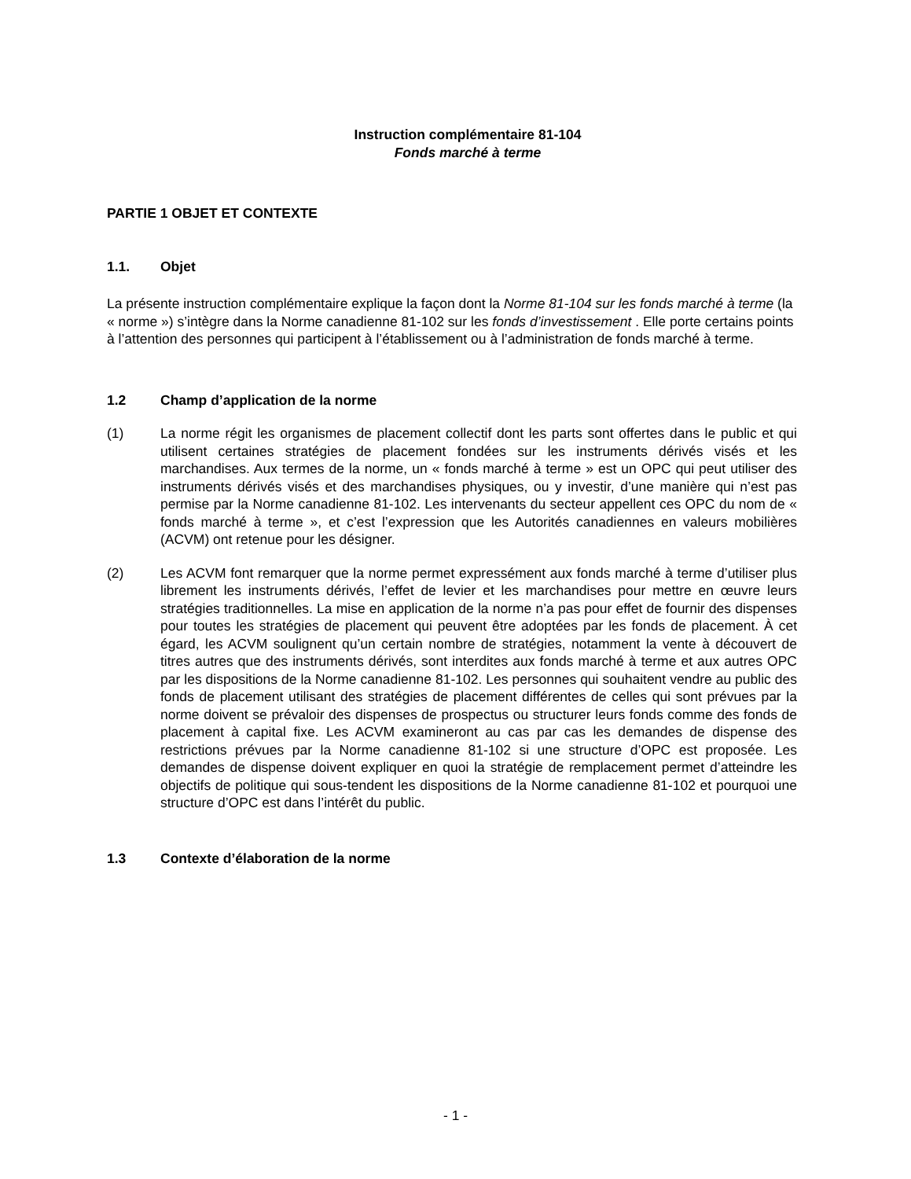Instruction complémentaire 81-104
Fonds marché à terme
PARTIE 1 OBJET ET CONTEXTE
1.1. Objet
La présente instruction complémentaire explique la façon dont la Norme 81-104 sur les fonds marché à terme (la « norme ») s’intègre dans la Norme canadienne 81-102 sur les fonds d’investissement . Elle porte certains points à l’attention des personnes qui participent à l’établissement ou à l’administration de fonds marché à terme.
1.2 Champ d’application de la norme
(1) La norme régit les organismes de placement collectif dont les parts sont offertes dans le public et qui utilisent certaines stratégies de placement fondées sur les instruments dérivés visés et les marchandises. Aux termes de la norme, un « fonds marché à terme » est un OPC qui peut utiliser des instruments dérivés visés et des marchandises physiques, ou y investir, d’une manière qui n’est pas permise par la Norme canadienne 81-102. Les intervenants du secteur appellent ces OPC du nom de « fonds marché à terme », et c’est l’expression que les Autorités canadiennes en valeurs mobilières (ACVM) ont retenue pour les désigner.
(2) Les ACVM font remarquer que la norme permet expressément aux fonds marché à terme d’utiliser plus librement les instruments dérivés, l’effet de levier et les marchandises pour mettre en œuvre leurs stratégies traditionnelles. La mise en application de la norme n’a pas pour effet de fournir des dispenses pour toutes les stratégies de placement qui peuvent être adoptées par les fonds de placement. À cet égard, les ACVM soulignent qu’un certain nombre de stratégies, notamment la vente à découvert de titres autres que des instruments dérivés, sont interdites aux fonds marché à terme et aux autres OPC par les dispositions de la Norme canadienne 81-102. Les personnes qui souhaitent vendre au public des fonds de placement utilisant des stratégies de placement différentes de celles qui sont prévues par la norme doivent se prévaloir des dispenses de prospectus ou structurer leurs fonds comme des fonds de placement à capital fixe. Les ACVM examineront au cas par cas les demandes de dispense des restrictions prévues par la Norme canadienne 81-102 si une structure d’OPC est proposée. Les demandes de dispense doivent expliquer en quoi la stratégie de remplacement permet d’atteindre les objectifs de politique qui sous-tendent les dispositions de la Norme canadienne 81-102 et pourquoi une structure d’OPC est dans l’intérêt du public.
1.3 Contexte d’élaboration de la norme
- 1 -